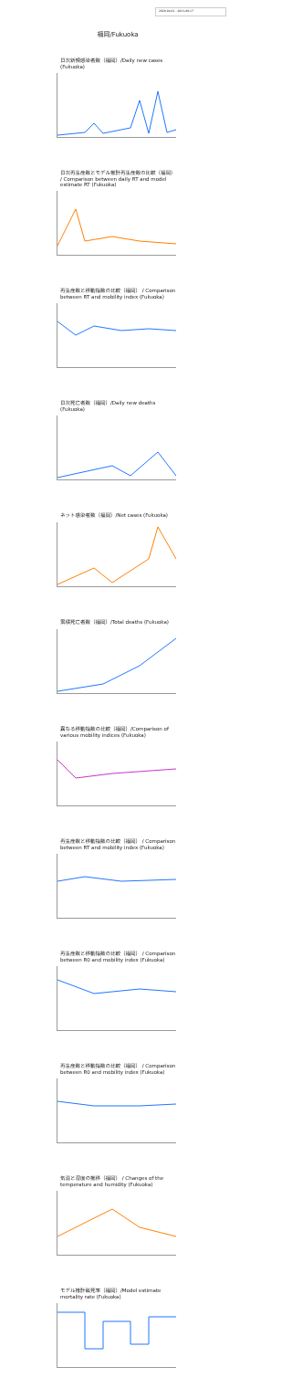2020-04-01 - 2021-09-17
福岡/Fukuoka
日次新規感染者数（福岡）/Daily new cases (Fukuoka)
日次再生産数とモデル推計再生産数の比較（福岡） / Comparison between daily RT and model estimate RT (Fukuoka)
再生産数と移動指数の比較（福岡） / Comparison between RT and mobility index (Fukuoka)
日次死亡者数（福岡）/Daily new deaths (Fukuoka)
ネット感染者数（福岡）/Net cases (Fukuoka)
累積死亡者数（福岡）/Total deaths (Fukuoka)
異なる移動指数の比較（福岡）/Comparison of various mobility indices (Fukuoka)
再生産数と移動指数の比較（福岡） / Comparison between RT and mobility index (Fukuoka)
再生産数と移動指数の比較（福岡） / Comparison between R0 and mobility index (Fukuoka)
再生産数と移動指数の比較（福岡） / Comparison between R0 and mobility index (Fukuoka)
気温と湿度の推移（福岡） / Changes of the temperature and humidity (Fukuoka)
モデル推計致死率（福岡）/Model estimate mortality rate (Fukuoka)